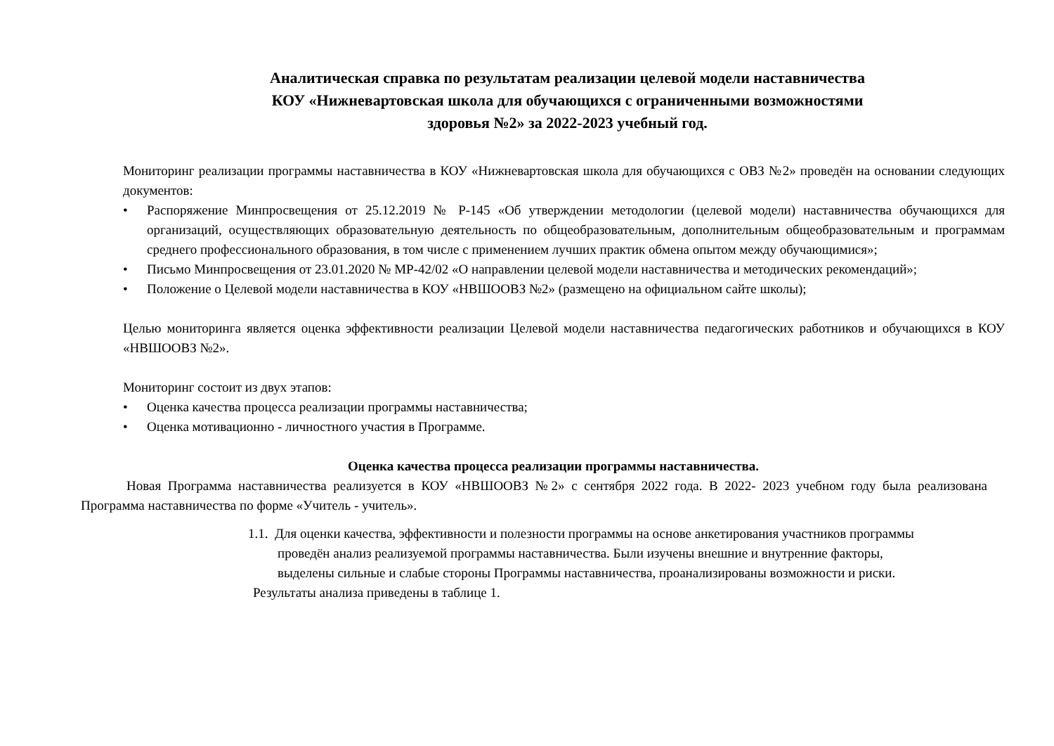Аналитическая справка по результатам реализации целевой модели наставничества
КОУ «Нижневартовская школа для обучающихся с ограниченными возможностями
здоровья №2» за 2022-2023 учебный год.
Мониторинг реализации программы наставничества в КОУ «Нижневартовская школа для обучающихся с ОВЗ №2» проведён на основании следующих документов:
• Распоряжение Минпросвещения от 25.12.2019 № Р-145 «Об утверждении методологии (целевой модели) наставничества обучающихся для организаций, осуществляющих образовательную деятельность по общеобразовательным, дополнительным общеобразовательным и программам среднего профессионального образования, в том числе с применением лучших практик обмена опытом между обучающимися»;
• Письмо Минпросвещения от 23.01.2020 № МР-42/02 «О направлении целевой модели наставничества и методических рекомендаций»;
• Положение о Целевой модели наставничества в КОУ «НВШООВЗ №2» (размещено на официальном сайте школы);
Целью мониторинга является оценка эффективности реализации Целевой модели наставничества педагогических работников и обучающихся в КОУ «НВШООВЗ №2».
Мониторинг состоит из двух этапов:
• Оценка качества процесса реализации программы наставничества;
• Оценка мотивационно - личностного участия в Программе.
Оценка качества процесса реализации программы наставничества.
Новая Программа наставничества реализуется в КОУ «НВШООВЗ №2» с сентября 2022 года. В 2022- 2023 учебном году была реализована Программа наставничества по форме «Учитель - учитель».
1.1. Для оценки качества, эффективности и полезности программы на основе анкетирования участников программы проведён анализ реализуемой программы наставничества. Были изучены внешние и внутренние факторы, выделены сильные и слабые стороны Программы наставничества, проанализированы возможности и риски.
Результаты анализа приведены в таблице 1.